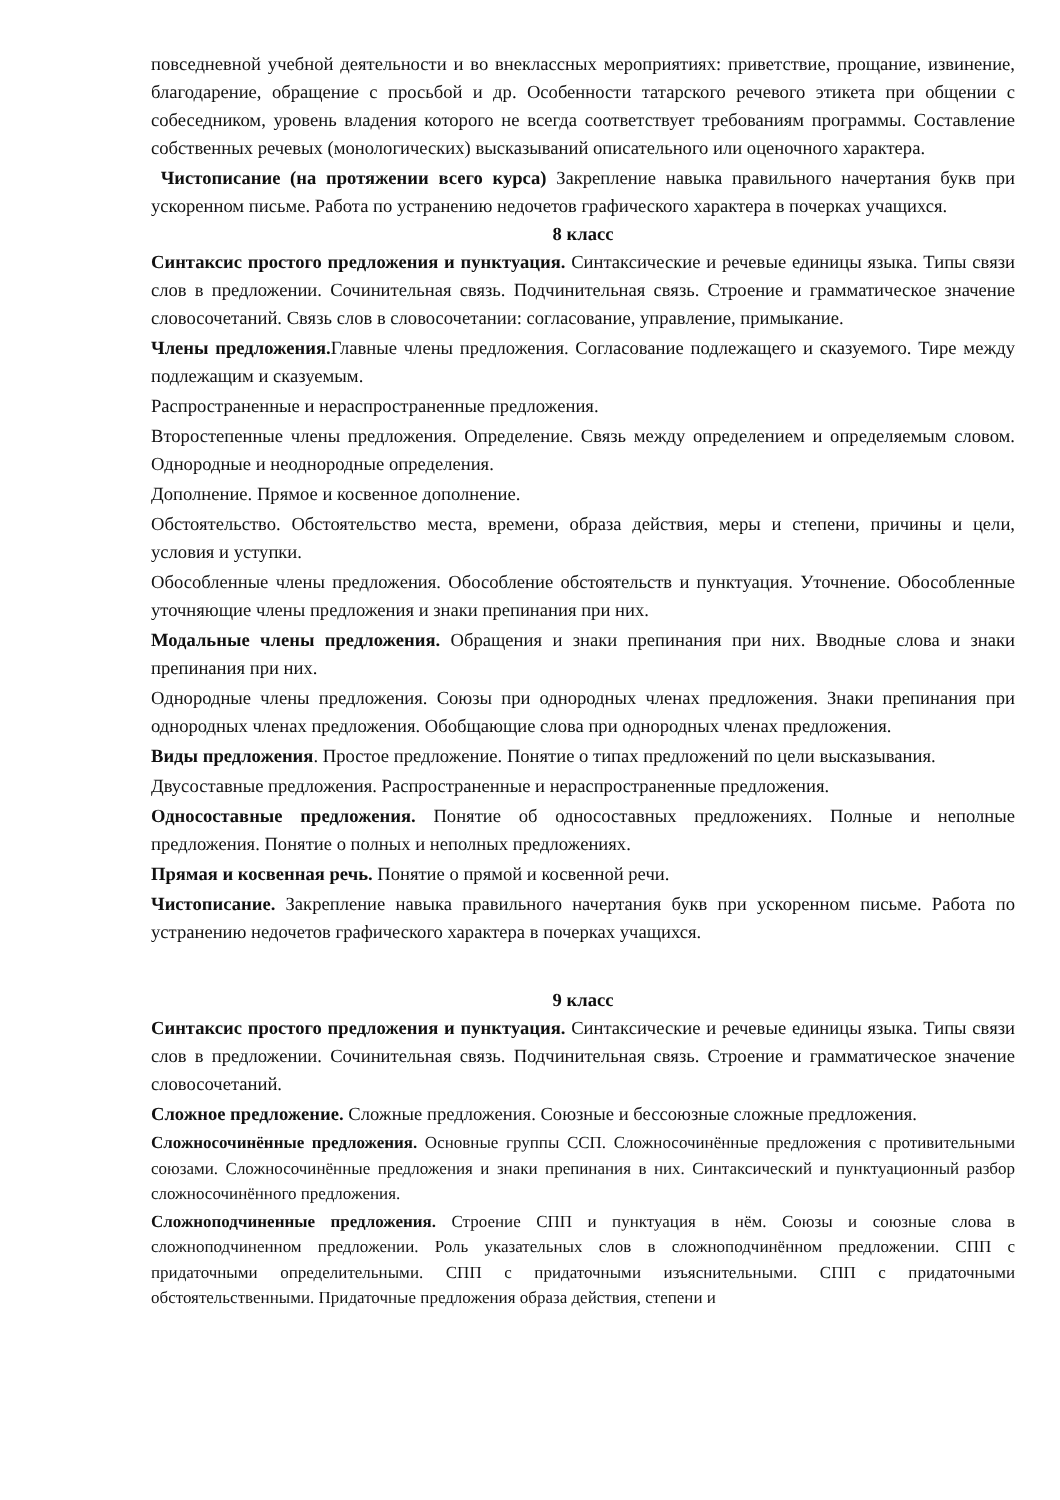повседневной учебной деятельности и во внеклассных мероприятиях: приветствие, прощание, извинение, благодарение, обращение с просьбой и др. Особенности татарского речевого этикета при общении с собеседником, уровень владения которого не всегда соответствует требованиям программы. Составление собственных речевых (монологических) высказываний описательного или оценочного характера.
Чистописание (на протяжении всего курса) Закрепление навыка правильного начертания букв при ускоренном письме. Работа по устранению недочетов графического характера в почерках учащихся.
8 класс
Синтаксис простого предложения и пунктуация. Синтаксические и речевые единицы языка. Типы связи слов в предложении. Сочинительная связь. Подчинительная связь. Строение и грамматическое значение словосочетаний. Связь слов в словосочетании: согласование, управление, примыкание.
Члены предложения. Главные члены предложения. Согласование подлежащего и сказуемого. Тире между подлежащим и сказуемым.
Распространенные и нераспространенные предложения.
Второстепенные члены предложения. Определение. Связь между определением и определяемым словом. Однородные и неоднородные определения.
Дополнение. Прямое и косвенное дополнение.
Обстоятельство. Обстоятельство места, времени, образа действия, меры и степени, причины и цели, условия и уступки.
Обособленные члены предложения. Обособление обстоятельств и пунктуация. Уточнение. Обособленные уточняющие члены предложения и знаки препинания при них.
Модальные члены предложения. Обращения и знаки препинания при них. Вводные слова и знаки препинания при них.
Однородные члены предложения. Союзы при однородных членах предложения. Знаки препинания при однородных членах предложения. Обобщающие слова при однородных членах предложения.
Виды предложения. Простое предложение. Понятие о типах предложений по цели высказывания.
Двусоставные предложения. Распространенные и нераспространенные предложения.
Односоставные предложения. Понятие об односоставных предложениях. Полные и неполные предложения. Понятие о полных и неполных предложениях.
Прямая и косвенная речь. Понятие о прямой и косвенной речи.
Чистописание. Закрепление навыка правильного начертания букв при ускоренном письме. Работа по устранению недочетов графического характера в почерках учащихся.
9 класс
Синтаксис простого предложения и пунктуация. Синтаксические и речевые единицы языка. Типы связи слов в предложении. Сочинительная связь. Подчинительная связь. Строение и грамматическое значение словосочетаний.
Сложное предложение. Сложные предложения. Союзные и бессоюзные сложные предложения.
Сложносочинённые предложения. Основные группы ССП. Сложносочинённые предложения с противительными союзами. Сложносочинённые предложения и знаки препинания в них. Синтаксический и пунктуационный разбор сложносочинённого предложения.
Сложноподчиненные предложения. Строение СПП и пунктуация в нём. Союзы и союзные слова в сложноподчиненном предложении. Роль указательных слов в сложноподчинённом предложении. СПП с придаточными определительными. СПП с придаточными изъяснительными. СПП с придаточными обстоятельственными. Придаточные предложения образа действия, степени и